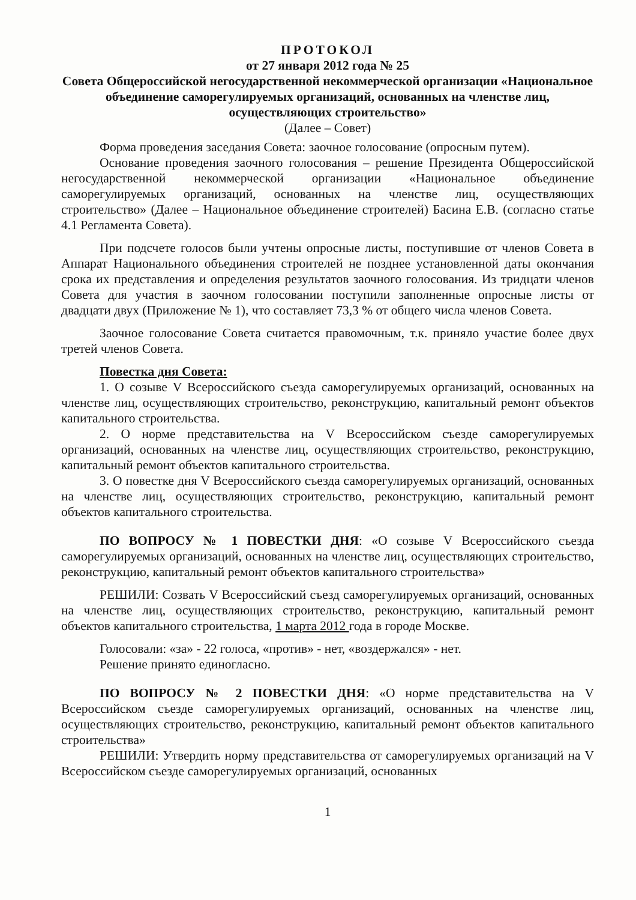ПРОТОКОЛ
от 27 января 2012 года № 25
Совета Общероссийской негосударственной некоммерческой организации «Национальное объединение саморегулируемых организаций, основанных на членстве лиц, осуществляющих строительство»
(Далее – Совет)
Форма проведения заседания Совета: заочное голосование (опросным путем).
Основание проведения заочного голосования – решение Президента Общероссийской негосударственной некоммерческой организации «Национальное объединение саморегулируемых организаций, основанных на членстве лиц, осуществляющих строительство» (Далее – Национальное объединение строителей) Басина Е.В. (согласно статье 4.1 Регламента Совета).
При подсчете голосов были учтены опросные листы, поступившие от членов Совета в Аппарат Национального объединения строителей не позднее установленной даты окончания срока их представления и определения результатов заочного голосования. Из тридцати членов Совета для участия в заочном голосовании поступили заполненные опросные листы от двадцати двух (Приложение № 1), что составляет 73,3 % от общего числа членов Совета.
Заочное голосование Совета считается правомочным, т.к. приняло участие более двух третей членов Совета.
Повестка дня Совета:
1. О созыве V Всероссийского съезда саморегулируемых организаций, основанных на членстве лиц, осуществляющих строительство, реконструкцию, капитальный ремонт объектов капитального строительства.
2. О норме представительства на V Всероссийском съезде саморегулируемых организаций, основанных на членстве лиц, осуществляющих строительство, реконструкцию, капитальный ремонт объектов капитального строительства.
3. О повестке дня V Всероссийского съезда саморегулируемых организаций, основанных на членстве лиц, осуществляющих строительство, реконструкцию, капитальный ремонт объектов капитального строительства.
ПО ВОПРОСУ № 1 ПОВЕСТКИ ДНЯ: «О созыве V Всероссийского съезда саморегулируемых организаций, основанных на членстве лиц, осуществляющих строительство, реконструкцию, капитальный ремонт объектов капитального строительства»
РЕШИЛИ: Созвать V Всероссийский съезд саморегулируемых организаций, основанных на членстве лиц, осуществляющих строительство, реконструкцию, капитальный ремонт объектов капитального строительства, 1 марта 2012 года в городе Москве.
Голосовали: «за» - 22 голоса, «против» - нет, «воздержался» - нет.
Решение принято единогласно.
ПО ВОПРОСУ № 2 ПОВЕСТКИ ДНЯ: «О норме представительства на V Всероссийском съезде саморегулируемых организаций, основанных на членстве лиц, осуществляющих строительство, реконструкцию, капитальный ремонт объектов капитального строительства»
РЕШИЛИ: Утвердить норму представительства от саморегулируемых организаций на V Всероссийском съезде саморегулируемых организаций, основанных
1